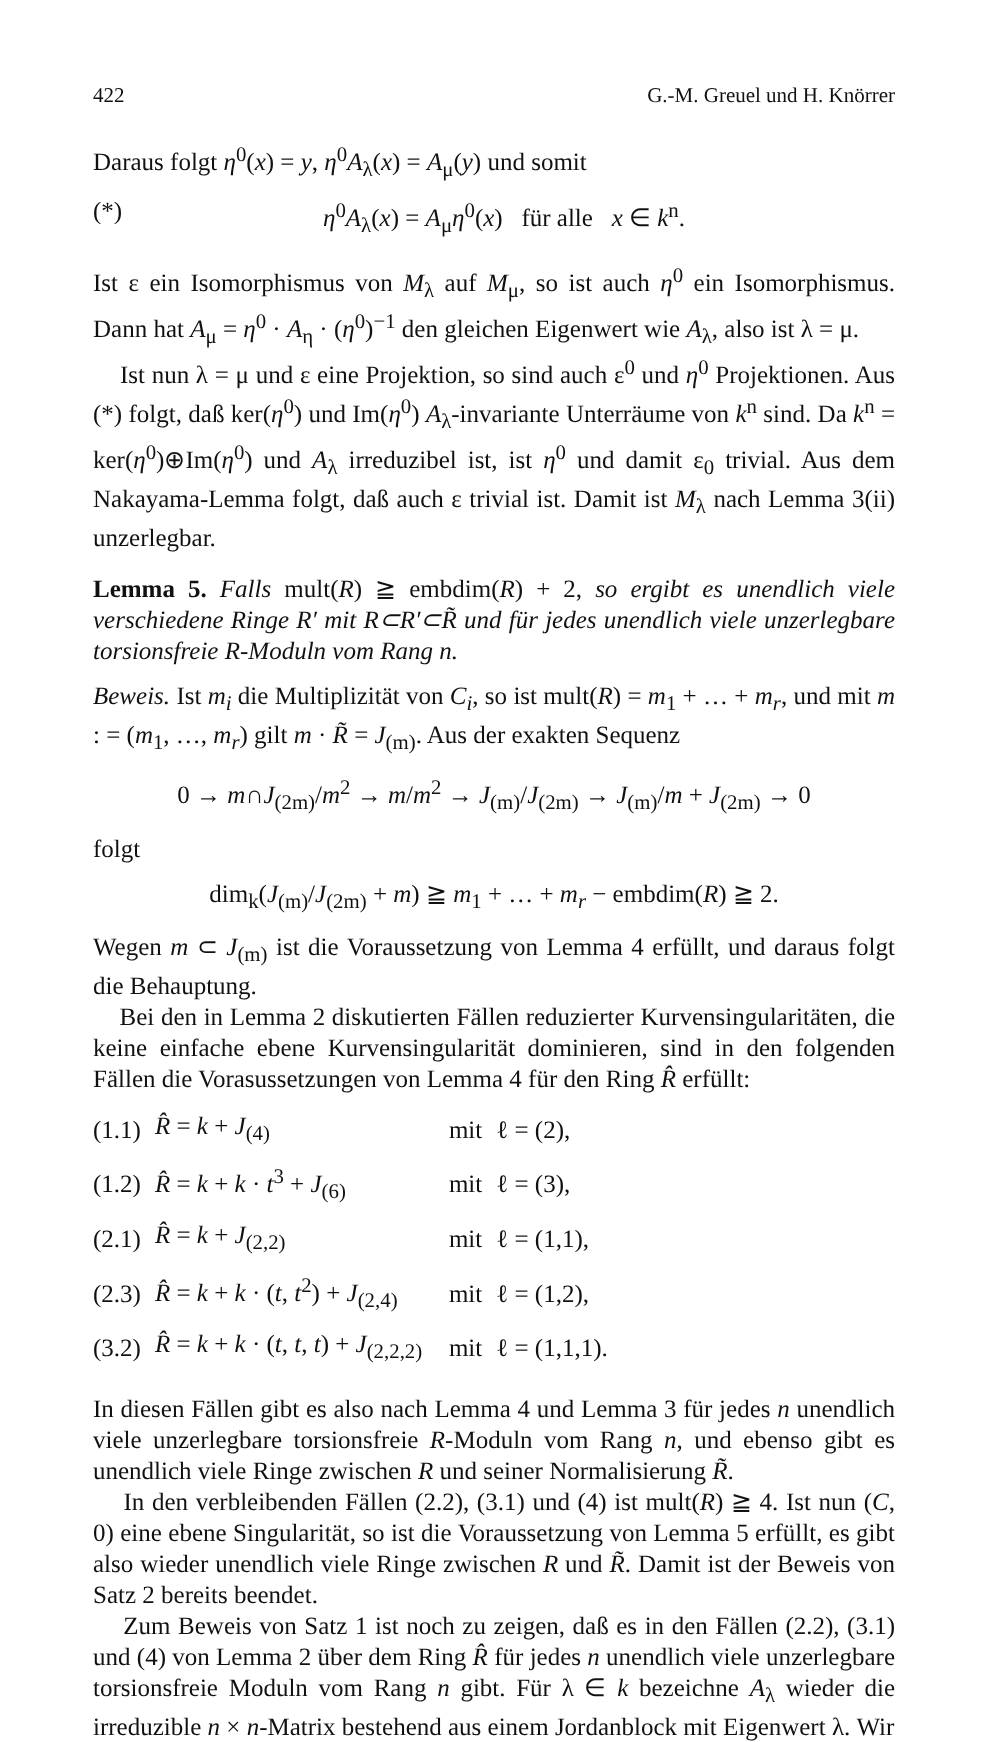422 G.-M. Greuel und H. Knörrer
Daraus folgt η<sup>0</sup>(x) = y, η<sup>0</sup>A<sub>λ</sub>(x) = A<sub>μ</sub>(y) und somit
(*) η<sup>0</sup>A<sub>λ</sub>(x) = A<sub>μ</sub>η<sup>0</sup>(x) für alle x ∈ k<sup>n</sup>.
Ist ε ein Isomorphismus von M<sub>λ</sub> auf M<sub>μ</sub>, so ist auch η<sup>0</sup> ein Isomorphismus. Dann hat A<sub>μ</sub> = η<sup>0</sup> · A<sub>η</sub> · (η<sup>0</sup>)<sup>−1</sup> den gleichen Eigenwert wie A<sub>λ</sub>, also ist λ = μ.
Ist nun λ = μ und ε eine Projektion, so sind auch ε<sup>0</sup> und η<sup>0</sup> Projektionen. Aus (*) folgt, daß ker(η<sup>0</sup>) und Im(η<sup>0</sup>) A<sub>λ</sub>-invariante Unterräume von k<sup>n</sup> sind. Da k<sup>n</sup> = ker(η<sup>0</sup>)⊕Im(η<sup>0</sup>) und A<sub>λ</sub> irreduzibel ist, ist η<sup>0</sup> und damit ε<sub>0</sub> trivial. Aus dem Nakayama-Lemma folgt, daß auch ε trivial ist. Damit ist M<sub>λ</sub> nach Lemma 3(ii) unzerlegbar.
Lemma 5. Falls mult(R) ≧ embdim(R) + 2, so ergibt es unendlich viele verschiedene Ringe R′ mit R⊂R′⊂R̃ und für jedes unendlich viele unzerlegbare torsionsfreie R-Moduln vom Rang n.
Beweis. Ist m<sub>i</sub> die Multiplizität von C<sub>i</sub>, so ist mult(R) = m<sub>1</sub> + … + m<sub>r</sub>, und mit m : = (m<sub>1</sub>, …, m<sub>r</sub>) gilt m · R̃ = J<sub>(m)</sub>. Aus der exakten Sequenz
0 → m∩J<sub>(2m)</sub>/m<sup>2</sup> → m/m<sup>2</sup> → J<sub>(m)</sub>/J<sub>(2m)</sub> → J<sub>(m)</sub>/m + J<sub>(2m)</sub> → 0
folgt
dim<sub>k</sub>(J<sub>(m)</sub>/J<sub>(2m)</sub> + m) ≧ m<sub>1</sub> + … + m<sub>r</sub> − embdim(R) ≧ 2.
Wegen m ⊂ J<sub>(m)</sub> ist die Voraussetzung von Lemma 4 erfüllt, und daraus folgt die Behauptung.
Bei den in Lemma 2 diskutierten Fällen reduzierter Kurvensingularitäten, die keine einfache ebene Kurvensingularität dominieren, sind in den folgenden Fällen die Vorasussetzungen von Lemma 4 für den Ring R̂ erfüllt:
| (1.1) | R̂ = k + J<sub>(4)</sub> | mit | ℓ = (2), |
| (1.2) | R̂ = k + k · t<sup>3</sup> + J<sub>(6)</sub> | mit | ℓ = (3), |
| (2.1) | R̂ = k + J<sub>(2,2)</sub> | mit | ℓ = (1,1), |
| (2.3) | R̂ = k + k · ( t , t<sup>2</sup>) + J<sub>(2,4)</sub> | mit | ℓ = (1,2), |
| (3.2) | R̂ = k + k · ( t , t , t ) + J<sub>(2,2,2)</sub> | mit | ℓ = (1,1,1). |
In diesen Fällen gibt es also nach Lemma 4 und Lemma 3 für jedes n unendlich viele unzerlegbare torsionsfreie R-Moduln vom Rang n, und ebenso gibt es unendlich viele Ringe zwischen R und seiner Normalisierung R̃.
In den verbleibenden Fällen (2.2), (3.1) und (4) ist mult(R) ≧ 4. Ist nun (C, 0) eine ebene Singularität, so ist die Voraussetzung von Lemma 5 erfüllt, es gibt also wieder unendlich viele Ringe zwischen R und R̃. Damit ist der Beweis von Satz 2 bereits beendet.
Zum Beweis von Satz 1 ist noch zu zeigen, daß es in den Fällen (2.2), (3.1) und (4) von Lemma 2 über dem Ring R̂ für jedes n unendlich viele unzerlegbare torsionsfreie Moduln vom Rang n gibt. Für λ ∈ k bezeichne A<sub>λ</sub> wieder die irreduzible n × n-Matrix bestehend aus einem Jordanblock mit Eigenwert λ. Wir